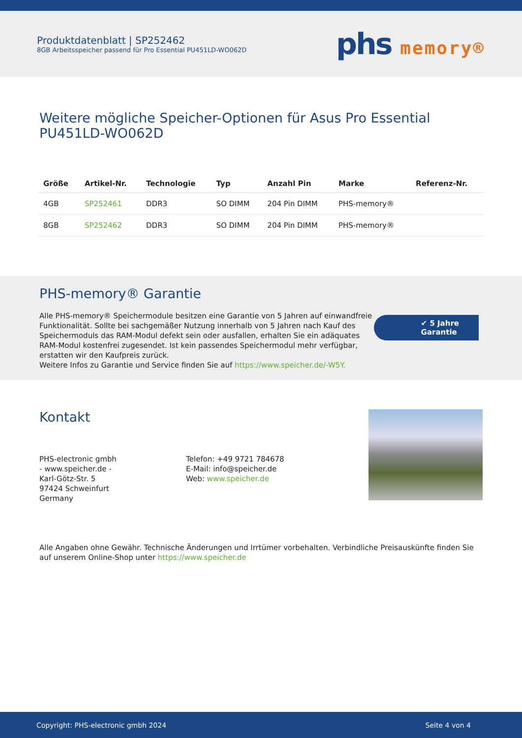Produktdatenblatt | SP252462
8GB Arbeitsspeicher passend für Pro Essential PU451LD-WO062D
phs memory®
Weitere mögliche Speicher-Optionen für Asus Pro Essential PU451LD-WO062D
| Größe | Artikel-Nr. | Technologie | Typ | Anzahl Pin | Marke | Referenz-Nr. |
| --- | --- | --- | --- | --- | --- | --- |
| 4GB | SP252461 | DDR3 | SO DIMM | 204 Pin DIMM | PHS-memory® | |
| 8GB | SP252462 | DDR3 | SO DIMM | 204 Pin DIMM | PHS-memory® | |
PHS-memory® Garantie
Alle PHS-memory® Speichermodule besitzen eine Garantie von 5 Jahren auf einwandfreie Funktionalität. Sollte bei sachgemäßer Nutzung innerhalb von 5 Jahren nach Kauf des Speichermoduls das RAM-Modul defekt sein oder ausfallen, erhalten Sie ein adäquates RAM-Modul kostenfrei zugesendet. Ist kein passendes Speichermodul mehr verfügbar, erstatten wir den Kaufpreis zurück.
Weitere Infos zu Garantie und Service finden Sie auf https://www.speicher.de/-W5Y.
✔ 5 Jahre
Garantie
Kontakt
PHS-electronic gmbh
- www.speicher.de -
Karl-Götz-Str. 5
97424 Schweinfurt
Germany
Telefon: +49 9721 784678
E-Mail: info@speicher.de
Web: www.speicher.de
Alle Angaben ohne Gewähr. Technische Änderungen und Irrtümer vorbehalten. Verbindliche Preisauskünfte finden Sie auf unserem Online-Shop unter https://www.speicher.de
Copyright: PHS-electronic gmbh 2024 Seite 4 von 4